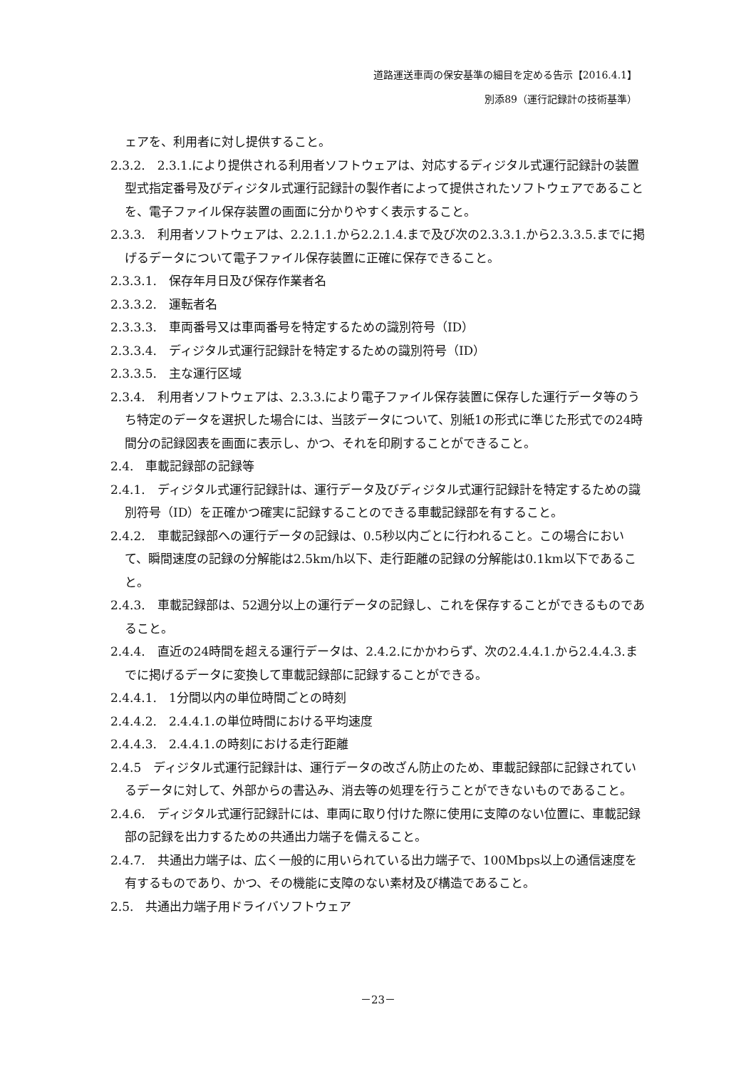道路運送車両の保安基準の細目を定める告示【2016.4.1】
別添89（運行記録計の技術基準）
ェアを、利用者に対し提供すること。
2.3.2.　2.3.1.により提供される利用者ソフトウェアは、対応するディジタル式運行記録計の装置型式指定番号及びディジタル式運行記録計の製作者によって提供されたソフトウェアであることを、電子ファイル保存装置の画面に分かりやすく表示すること。
2.3.3.　利用者ソフトウェアは、2.2.1.1.から2.2.1.4.まで及び次の2.3.3.1.から2.3.3.5.までに掲げるデータについて電子ファイル保存装置に正確に保存できること。
2.3.3.1.　保存年月日及び保存作業者名
2.3.3.2.　運転者名
2.3.3.3.　車両番号又は車両番号を特定するための識別符号（ID）
2.3.3.4.　ディジタル式運行記録計を特定するための識別符号（ID）
2.3.3.5.　主な運行区域
2.3.4.　利用者ソフトウェアは、2.3.3.により電子ファイル保存装置に保存した運行データ等のうち特定のデータを選択した場合には、当該データについて、別紙1の形式に準じた形式での24時間分の記録図表を画面に表示し、かつ、それを印刷することができること。
2.4.　車載記録部の記録等
2.4.1.　ディジタル式運行記録計は、運行データ及びディジタル式運行記録計を特定するための識別符号（ID）を正確かつ確実に記録することのできる車載記録部を有すること。
2.4.2.　車載記録部への運行データの記録は、0.5秒以内ごとに行われること。この場合において、瞬間速度の記録の分解能は2.5km/h以下、走行距離の記録の分解能は0.1km以下であること。
2.4.3.　車載記録部は、52週分以上の運行データの記録し、これを保存することができるものであること。
2.4.4.　直近の24時間を超える運行データは、2.4.2.にかかわらず、次の2.4.4.1.から2.4.4.3.までに掲げるデータに変換して車載記録部に記録することができる。
2.4.4.1.　1分間以内の単位時間ごとの時刻
2.4.4.2.　2.4.4.1.の単位時間における平均速度
2.4.4.3.　2.4.4.1.の時刻における走行距離
2.4.5　ディジタル式運行記録計は、運行データの改ざん防止のため、車載記録部に記録されているデータに対して、外部からの書込み、消去等の処理を行うことができないものであること。
2.4.6.　ディジタル式運行記録計には、車両に取り付けた際に使用に支障のない位置に、車載記録部の記録を出力するための共通出力端子を備えること。
2.4.7.　共通出力端子は、広く一般的に用いられている出力端子で、100Mbps以上の通信速度を有するものであり、かつ、その機能に支障のない素材及び構造であること。
2.5.　共通出力端子用ドライバソフトウェア
－23－